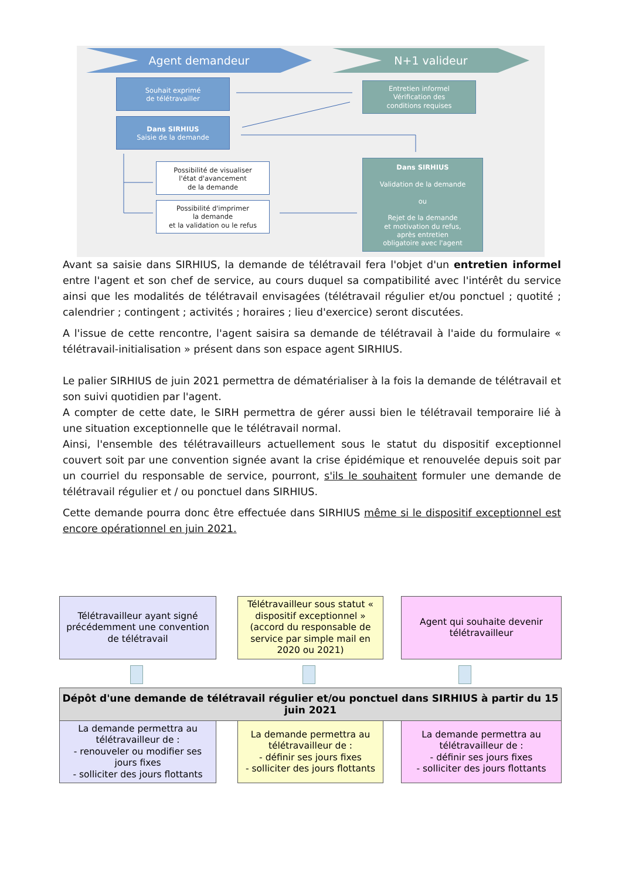Agent demandeur N+1 valideur
Souhait exprimé
de télétravailler
Entretien informel
Vérification des
conditions requises
Dans SIRHIUS
Saisie de la demande
Possibilité de visualiser
l'état d'avancement
de la demande
Possibilité d'imprimer
la demande
et la validation ou le refus
Dans SIRHIUS
Validation de la demande
ou
Rejet de la demande
et motivation du refus,
après entretien
obligatoire avec l'agent
Avant sa saisie dans SIRHIUS, la demande de télétravail fera l'objet d'un entretien informel entre l'agent et son chef de service, au cours duquel sa compatibilité avec l'intérêt du service ainsi que les modalités de télétravail envisagées (télétravail régulier et/ou ponctuel ; quotité ; calendrier ; contingent ; activités ; horaires ; lieu d'exercice) seront discutées.
A l'issue de cette rencontre, l'agent saisira sa demande de télétravail à l'aide du formulaire « télétravail-initialisation » présent dans son espace agent SIRHIUS.
Le palier SIRHIUS de juin 2021 permettra de dématérialiser à la fois la demande de télétravail et son suivi quotidien par l'agent.
A compter de cette date, le SIRH permettra de gérer aussi bien le télétravail temporaire lié à une situation exceptionnelle que le télétravail normal.
Ainsi, l'ensemble des télétravailleurs actuellement sous le statut du dispositif exceptionnel couvert soit par une convention signée avant la crise épidémique et renouvelée depuis soit par un courriel du responsable de service, pourront, s'ils le souhaitent formuler une demande de télétravail régulier et / ou ponctuel dans SIRHIUS.
Cette demande pourra donc être effectuée dans SIRHIUS même si le dispositif exceptionnel est encore opérationnel en juin 2021.
Télétravailleur ayant signé précédemment une convention de télétravail
Télétravailleur sous statut « dispositif exceptionnel » (accord du responsable de service par simple mail en 2020 ou 2021)
Agent qui souhaite devenir télétravailleur
Dépôt d'une demande de télétravail régulier et/ou ponctuel dans SIRHIUS à partir du 15 juin 2021
La demande permettra au télétravailleur de :
- renouveler ou modifier ses jours fixes
- solliciter des jours flottants
La demande permettra au télétravailleur de :
- définir ses jours fixes
- solliciter des jours flottants
La demande permettra au télétravailleur de :
- définir ses jours fixes
- solliciter des jours flottants